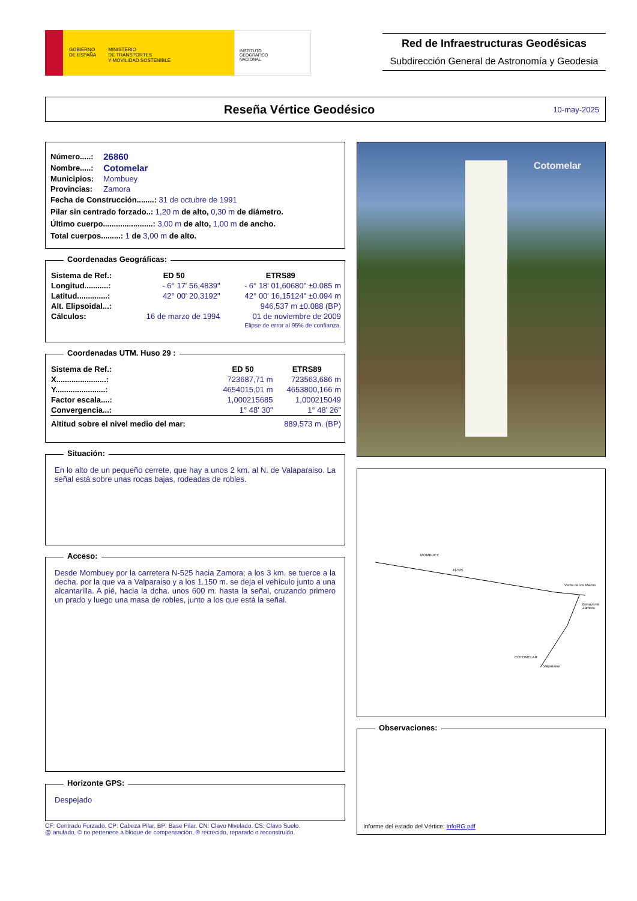GOBIERNO
DE ESPAÑA MINISTERIO
DE TRANSPORTES
Y MOVILIDAD SOSTENIBLE
INSTITUTO
GEOGRÁFICO
NACIONAL
Red de Infraestructuras Geodésicas
Subdirección General de Astronomía y Geodesia
Reseña Vértice Geodésico 10-may-2025
| Número.....: | 26860 |
| Nombre.....: | Cotomelar |
| Municipios: | Mombuey |
| Provincias: | Zamora |
Fecha de Construcción........: 31 de octubre de 1991
Pilar sin centrado forzado..: 1,20 m de alto, 0,30 m de diámetro.
Último cuerpo.......................: 3,00 m de alto, 1,00 m de ancho.
Total cuerpos.........: 1 de 3,00 m de alto.
Coordenadas Geográficas:
| Sistema de Ref.: | ED 50 | ETRS89 |
| --- | --- | --- |
| Longitud...........: | - 6° 17' 56,4839" | - 6° 18' 01,60680" ±0.085 m |
| Latitud..............: | 42° 00' 20,3192" | 42° 00' 16,15124" ±0.094 m |
| Alt. Elipsoidal...: | | 946,537 m ±0.088 (BP) |
| Cálculos: | 16 de marzo de 1994 | 01 de noviembre de 2009 |
| | | Elipse de error al 95% de confianza. |
Coordenadas UTM. Huso 29 :
| Sistema de Ref.: | ED 50 | ETRS89 |
| --- | --- | --- |
| X.......................: | 723687,71 m | 723563,686 m |
| Y.......................: | 4654015,01 m | 4653800,166 m |
| Factor escala....: | 1,000215685 | 1,000215049 |
| Convergencia...: | 1° 48' 30" | 1° 48' 26" |
| Altitud sobre el nivel medio del mar: | | 889,573 m. (BP) |
Situación:
En lo alto de un pequeño cerrete, que hay a unos 2 km. al N. de Valaparaiso. La señal está sobre unas rocas bajas, rodeadas de robles.
Acceso:
Desde Mombuey por la carretera N-525 hacia Zamora; a los 3 km. se tuerce a la decha. por la que va a Valparaiso y a los 1.150 m. se deja el vehículo junto a una alcantarilla. A pié, hacia la dcha. unos 600 m. hasta la señal, cruzando primero un prado y luego una masa de robles, junto a los que está la señal.
Horizonte GPS:
Despejado
CF: Centrado Forzado. CP: Cabeza Pilar. BP: Base Pilar. CN: Clavo Nivelado. CS: Clavo Suelo.
@ anulado, © no pertenece a bloque de compensación, ® recrecido, reparado o reconstruido.
Cotomelar
MOMBUEY
N-525
COTOMELAR
Valparaiso
Venta de los Mazos
Benavente Zamora
Observaciones:
Informe del estado del Vértice: InfoRG.pdf